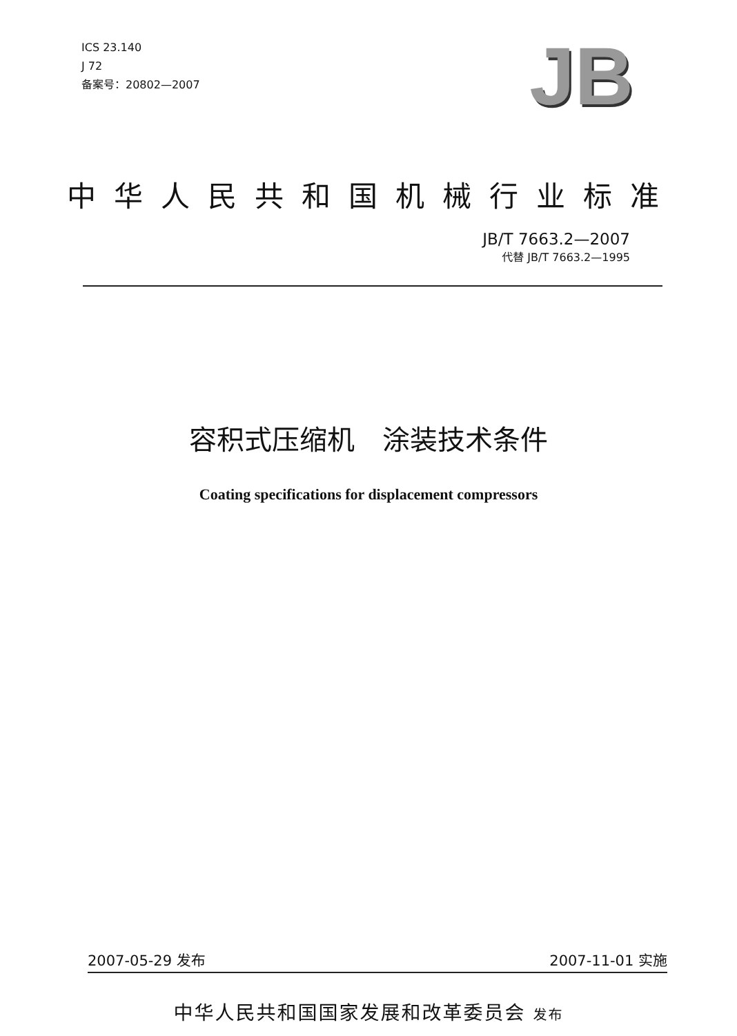ICS 23.140
J 72
备案号：20802—2007
JB
中华人民共和国机械行业标准
JB/T 7663.2—2007
代替 JB/T 7663.2—1995
容积式压缩机　涂装技术条件
Coating specifications for displacement compressors
2007-05-29 发布 2007-11-01 实施
中华人民共和国国家发展和改革委员会 发布